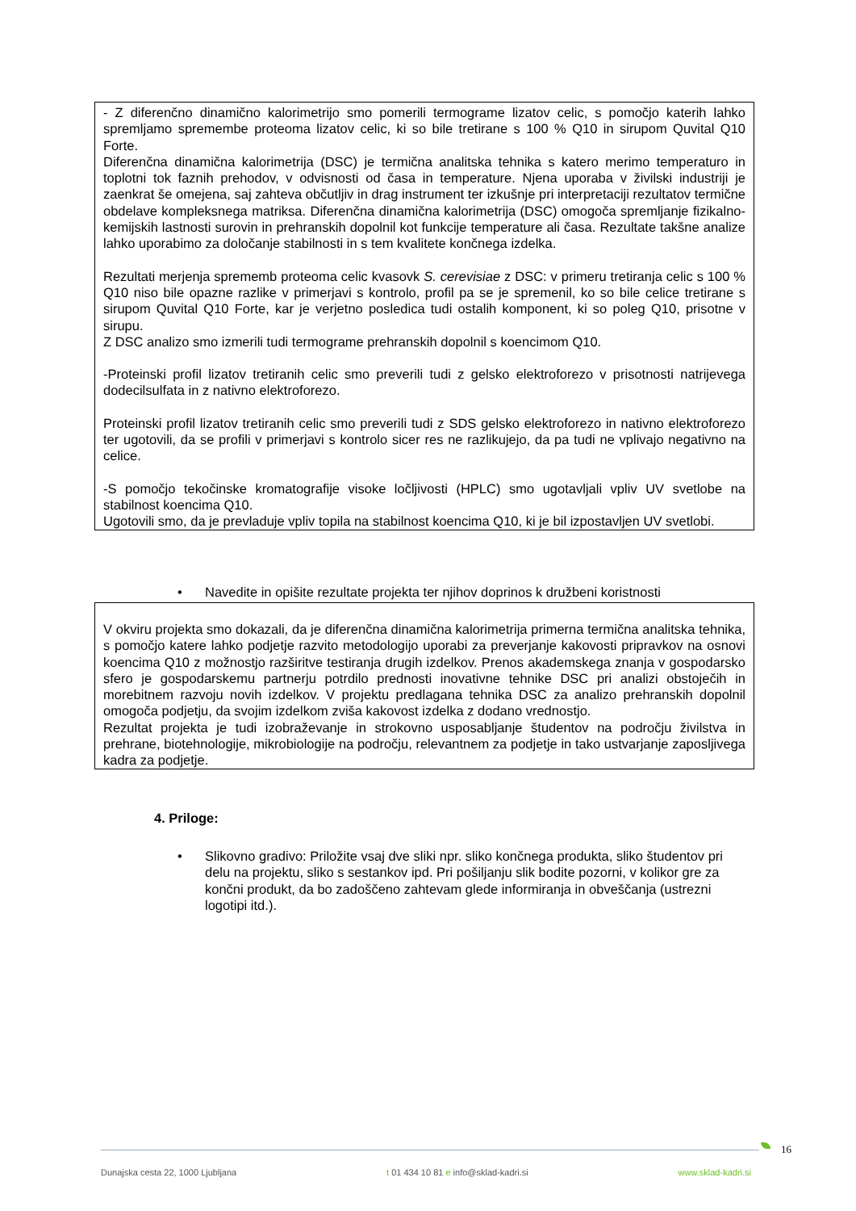- Z diferenčno dinamično kalorimetrijo smo pomerili termograme lizatov celic, s pomočjo katerih lahko spremljamo spremembe proteoma lizatov celic, ki so bile tretirane s 100 % Q10 in sirupom Quvital Q10 Forte.
Diferenčna dinamična kalorimetrija (DSC) je termična analitska tehnika s katero merimo temperaturo in toplotni tok faznih prehodov, v odvisnosti od časa in temperature. Njena uporaba v živilski industriji je zaenkrat še omejena, saj zahteva občutljiv in drag instrument ter izkušnje pri interpretaciji rezultatov termične obdelave kompleksnega matriksa. Diferenčna dinamična kalorimetrija (DSC) omogoča spremljanje fizikalno-kemijskih lastnosti surovin in prehranskih dopolnil kot funkcije temperature ali časa. Rezultate takšne analize lahko uporabimo za določanje stabilnosti in s tem kvalitete končnega izdelka.
Rezultati merjenja sprememb proteoma celic kvasovk S. cerevisiae z DSC: v primeru tretiranja celic s 100 % Q10 niso bile opazne razlike v primerjavi s kontrolo, profil pa se je spremenil, ko so bile celice tretirane s sirupom Quvital Q10 Forte, kar je verjetno posledica tudi ostalih komponent, ki so poleg Q10, prisotne v sirupu.
Z DSC analizo smo izmerili tudi termograme prehranskih dopolnil s koencimom Q10.
-Proteinski profil lizatov tretiranih celic smo preverili tudi z gelsko elektroforezo v prisotnosti natrijevega dodecilsulfata in z nativno elektroforezo.
Proteinski profil lizatov tretiranih celic smo preverili tudi z SDS gelsko elektroforezo in nativno elektroforezo ter ugotovili, da se profili v primerjavi s kontrolo sicer res ne razlikujejo, da pa tudi ne vplivajo negativno na celice.
-S pomočjo tekočinske kromatografije visoke ločljivosti (HPLC) smo ugotavljali vpliv UV svetlobe na stabilnost koencima Q10.
Ugotovili smo, da je prevladuje vpliv topila na stabilnost koencima Q10, ki je bil izpostavljen UV svetlobi.
• Navedite in opišite rezultate projekta ter njihov doprinos k družbeni koristnosti
V okviru projekta smo dokazali, da je diferenčna dinamična kalorimetrija primerna termična analitska tehnika, s pomočjo katere lahko podjetje razvito metodologijo uporabi za preverjanje kakovosti pripravkov na osnovi koencima Q10 z možnostjo razširitve testiranja drugih izdelkov. Prenos akademskega znanja v gospodarsko sfero je gospodarskemu partnerju potrdilo prednosti inovativne tehnike DSC pri analizi obstoječih in morebitnem razvoju novih izdelkov. V projektu predlagana tehnika DSC za analizo prehranskih dopolnil omogoča podjetju, da svojim izdelkom zviša kakovost izdelka z dodano vrednostjo.
Rezultat projekta je tudi izobraževanje in strokovno usposabljanje študentov na področju živilstva in prehrane, biotehnologije, mikrobiologije na področju, relevantnem za podjetje in tako ustvarjanje zaposljivega kadra za podjetje.
4. Priloge:
• Slikovno gradivo: Priložite vsaj dve sliki npr. sliko končnega produkta, sliko študentov pri delu na projektu, sliko s sestankov ipd. Pri pošiljanju slik bodite pozorni, v kolikor gre za končni produkt, da bo zadoščeno zahtevam glede informiranja in obveščanja (ustrezni logotipi itd.).
16
Dunajska cesta 22, 1000 Ljubljana t 01 434 10 81 e info@sklad-kadri.si www.sklad-kadri.si